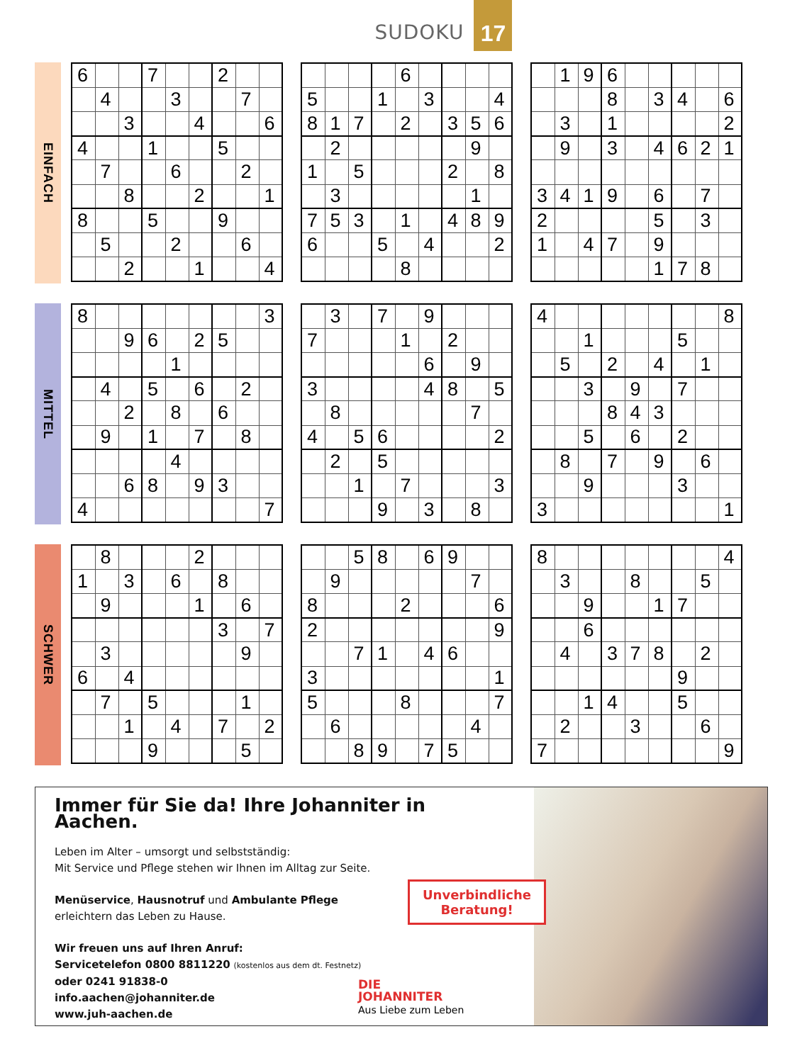SUDOKU
17
EINFACH
| 6 | | | 7 | | | 2 | | |
| | 4 | | | 3 | | | 7 | |
| | | 3 | | | 4 | | | 6 |
| 4 | | | 1 | | | 5 | | |
| | 7 | | | 6 | | | 2 | |
| | | 8 | | | 2 | | | 1 |
| 8 | | | 5 | | | 9 | | |
| | 5 | | | 2 | | | 6 | |
| | | 2 | | | 1 | | | 4 |
| | | | | 6 | | | | |
| 5 | | | 1 | | 3 | | | 4 |
| 8 | 1 | 7 | | 2 | | 3 | 5 | 6 |
| | 2 | | | | | | 9 | |
| 1 | | 5 | | | | 2 | | 8 |
| | 3 | | | | | | 1 | |
| 7 | 5 | 3 | | 1 | | 4 | 8 | 9 |
| 6 | | | 5 | | 4 | | | 2 |
| | | | | 8 | | | | |
| | 1 | 9 | 6 | | | | | |
| | | | 8 | | 3 | 4 | | 6 |
| | 3 | | 1 | | | | | 2 |
| | 9 | | 3 | | 4 | 6 | 2 | 1 |
| 3 | 4 | 1 | 9 | | 6 | | 7 | |
| 2 | | | | | 5 | | 3 | |
| 1 | | 4 | 7 | | 9 | | | |
| | | | | | 1 | 7 | 8 | |
MITTEL
| 8 | | | | | | | | 3 |
| | | 9 | 6 | | 2 | 5 | | |
| | | | | 1 | | | | |
| | 4 | | 5 | | 6 | | 2 | |
| | | 2 | | 8 | | 6 | | |
| | 9 | | 1 | | 7 | | 8 | |
| | | | | 4 | | | | |
| | | 6 | 8 | | 9 | 3 | | |
| 4 | | | | | | | | 7 |
| | 3 | | 7 | | 9 | | | |
| 7 | | | | 1 | | 2 | | |
| | | | | | 6 | | 9 | |
| 3 | | | | | 4 | 8 | | 5 |
| | 8 | | | | | | 7 | |
| 4 | | 5 | 6 | | | | | 2 |
| | 2 | | 5 | | | | | |
| | | 1 | | 7 | | | | 3 |
| | | | 9 | | 3 | | 8 | |
| 4 | | | | | | | | 8 |
| | | 1 | | | | 5 | | |
| | 5 | | 2 | | 4 | | 1 | |
| | | 3 | | 9 | | 7 | | |
| | | | 8 | 4 | 3 | | | |
| | | 5 | | 6 | | 2 | | |
| | 8 | | 7 | | 9 | | 6 | |
| | | 9 | | | | 3 | | |
| 3 | | | | | | | | 1 |
SCHWER
| | 8 | | | | 2 | | | |
| 1 | | 3 | | 6 | | 8 | | |
| | 9 | | | | 1 | | 6 | |
| | | | | | | 3 | | 7 |
| | 3 | | | | | | 9 | |
| 6 | | 4 | | | | | | |
| | 7 | | 5 | | | | 1 | |
| | | 1 | | 4 | | 7 | | 2 |
| | | | 9 | | | | 5 | |
| | | 5 | 8 | | 6 | 9 | | |
| | 9 | | | | | | 7 | |
| 8 | | | | 2 | | | | 6 |
| 2 | | | | | | | | 9 |
| | | 7 | 1 | | 4 | 6 | | |
| 3 | | | | | | | | 1 |
| 5 | | | | 8 | | | | 7 |
| | 6 | | | | | | 4 | |
| | | 8 | 9 | | 7 | 5 | | |
| 8 | | | | | | | | 4 |
| | 3 | | | 8 | | | 5 | |
| | | 9 | | | 1 | 7 | | |
| | | 6 | | | | | | |
| | 4 | | 3 | 7 | 8 | | 2 | |
| | | | | | | 9 | | |
| | | 1 | 4 | | | 5 | | |
| | 2 | | | 3 | | | 6 | |
| 7 | | | | | | | | 9 |
Immer für Sie da! Ihre Johanniter in Aachen.
Leben im Alter – umsorgt und selbstständig:
Mit Service und Pflege stehen wir Ihnen im Alltag zur Seite.
Menüservice, Hausnotruf und Ambulante Pflege
erleichtern das Leben zu Hause.
Wir freuen uns auf Ihren Anruf:
Servicetelefon 0800 8811220 (kostenlos aus dem dt. Festnetz)
oder 0241 91838-0
info.aachen@johanniter.de
www.juh-aachen.de
Unverbindliche
Beratung!
DIE
JOHANNITER
Aus Liebe zum Leben